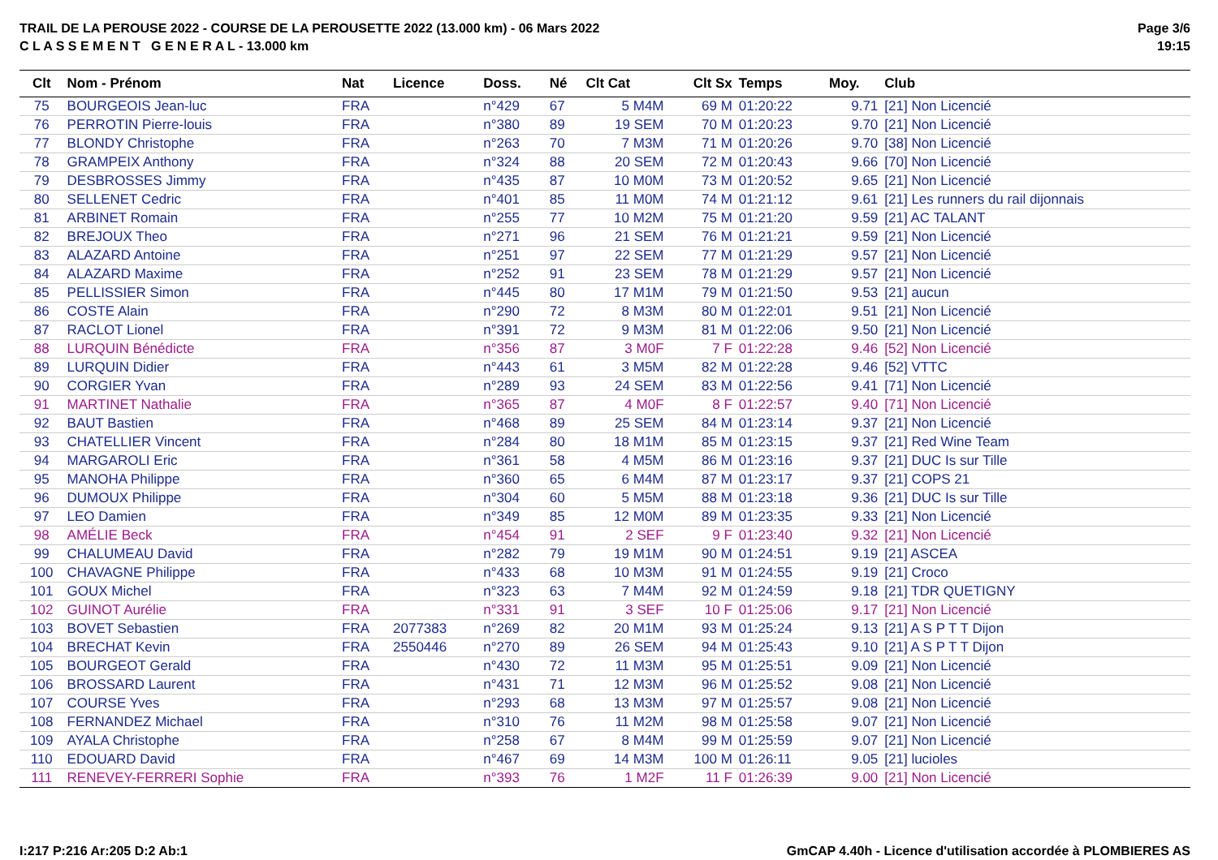TRAIL DE LA PEROUSE 2022 - COURSE DE LA PEROUSETTE 2022 (13.000 km) - 06 Mars 2022
C L A S S E M E N T G E N E R A L - 13.000 km
Page 3/6
19:15
| Clt | Nom - Prénom | Nat | Licence | Doss. | Né | Clt Cat | Clt Sx | Temps | Moy. | Club |
| --- | --- | --- | --- | --- | --- | --- | --- | --- | --- | --- |
| 75 | BOURGEOIS Jean-luc | FRA | | n°429 | 67 | 5 M4M | 69 M | 01:20:22 | 9.71 | [21] Non Licencié |
| 76 | PERROTIN Pierre-louis | FRA | | n°380 | 89 | 19 SEM | 70 M | 01:20:23 | 9.70 | [21] Non Licencié |
| 77 | BLONDY Christophe | FRA | | n°263 | 70 | 7 M3M | 71 M | 01:20:26 | 9.70 | [38] Non Licencié |
| 78 | GRAMPEIX Anthony | FRA | | n°324 | 88 | 20 SEM | 72 M | 01:20:43 | 9.66 | [70] Non Licencié |
| 79 | DESBROSSES Jimmy | FRA | | n°435 | 87 | 10 M0M | 73 M | 01:20:52 | 9.65 | [21] Non Licencié |
| 80 | SELLENET Cedric | FRA | | n°401 | 85 | 11 M0M | 74 M | 01:21:12 | 9.61 | [21] Les runners du rail dijonnais |
| 81 | ARBINET Romain | FRA | | n°255 | 77 | 10 M2M | 75 M | 01:21:20 | 9.59 | [21] AC TALANT |
| 82 | BREJOUX Theo | FRA | | n°271 | 96 | 21 SEM | 76 M | 01:21:21 | 9.59 | [21] Non Licencié |
| 83 | ALAZARD Antoine | FRA | | n°251 | 97 | 22 SEM | 77 M | 01:21:29 | 9.57 | [21] Non Licencié |
| 84 | ALAZARD Maxime | FRA | | n°252 | 91 | 23 SEM | 78 M | 01:21:29 | 9.57 | [21] Non Licencié |
| 85 | PELLISSIER Simon | FRA | | n°445 | 80 | 17 M1M | 79 M | 01:21:50 | 9.53 | [21] aucun |
| 86 | COSTE Alain | FRA | | n°290 | 72 | 8 M3M | 80 M | 01:22:01 | 9.51 | [21] Non Licencié |
| 87 | RACLOT Lionel | FRA | | n°391 | 72 | 9 M3M | 81 M | 01:22:06 | 9.50 | [21] Non Licencié |
| 88 | LURQUIN Bénédicte | FRA | | n°356 | 87 | 3 M0F | 7 F | 01:22:28 | 9.46 | [52] Non Licencié |
| 89 | LURQUIN Didier | FRA | | n°443 | 61 | 3 M5M | 82 M | 01:22:28 | 9.46 | [52] VTTC |
| 90 | CORGIER Yvan | FRA | | n°289 | 93 | 24 SEM | 83 M | 01:22:56 | 9.41 | [71] Non Licencié |
| 91 | MARTINET Nathalie | FRA | | n°365 | 87 | 4 M0F | 8 F | 01:22:57 | 9.40 | [71] Non Licencié |
| 92 | BAUT Bastien | FRA | | n°468 | 89 | 25 SEM | 84 M | 01:23:14 | 9.37 | [21] Non Licencié |
| 93 | CHATELLIER Vincent | FRA | | n°284 | 80 | 18 M1M | 85 M | 01:23:15 | 9.37 | [21] Red Wine Team |
| 94 | MARGAROLI Eric | FRA | | n°361 | 58 | 4 M5M | 86 M | 01:23:16 | 9.37 | [21] DUC Is sur Tille |
| 95 | MANOHA Philippe | FRA | | n°360 | 65 | 6 M4M | 87 M | 01:23:17 | 9.37 | [21] COPS 21 |
| 96 | DUMOUX Philippe | FRA | | n°304 | 60 | 5 M5M | 88 M | 01:23:18 | 9.36 | [21] DUC Is sur Tille |
| 97 | LEO Damien | FRA | | n°349 | 85 | 12 M0M | 89 M | 01:23:35 | 9.33 | [21] Non Licencié |
| 98 | AMÉLIE Beck | FRA | | n°454 | 91 | 2 SEF | 9 F | 01:23:40 | 9.32 | [21] Non Licencié |
| 99 | CHALUMEAU David | FRA | | n°282 | 79 | 19 M1M | 90 M | 01:24:51 | 9.19 | [21] ASCEA |
| 100 | CHAVAGNE Philippe | FRA | | n°433 | 68 | 10 M3M | 91 M | 01:24:55 | 9.19 | [21] Croco |
| 101 | GOUX Michel | FRA | | n°323 | 63 | 7 M4M | 92 M | 01:24:59 | 9.18 | [21] TDR QUETIGNY |
| 102 | GUINOT Aurélie | FRA | | n°331 | 91 | 3 SEF | 10 F | 01:25:06 | 9.17 | [21] Non Licencié |
| 103 | BOVET Sebastien | FRA | 2077383 | n°269 | 82 | 20 M1M | 93 M | 01:25:24 | 9.13 | [21] A S P T T Dijon |
| 104 | BRECHAT Kevin | FRA | 2550446 | n°270 | 89 | 26 SEM | 94 M | 01:25:43 | 9.10 | [21] A S P T T Dijon |
| 105 | BOURGEOT Gerald | FRA | | n°430 | 72 | 11 M3M | 95 M | 01:25:51 | 9.09 | [21] Non Licencié |
| 106 | BROSSARD Laurent | FRA | | n°431 | 71 | 12 M3M | 96 M | 01:25:52 | 9.08 | [21] Non Licencié |
| 107 | COURSE Yves | FRA | | n°293 | 68 | 13 M3M | 97 M | 01:25:57 | 9.08 | [21] Non Licencié |
| 108 | FERNANDEZ Michael | FRA | | n°310 | 76 | 11 M2M | 98 M | 01:25:58 | 9.07 | [21] Non Licencié |
| 109 | AYALA Christophe | FRA | | n°258 | 67 | 8 M4M | 99 M | 01:25:59 | 9.07 | [21] Non Licencié |
| 110 | EDOUARD David | FRA | | n°467 | 69 | 14 M3M | 100 M | 01:26:11 | 9.05 | [21] lucioles |
| 111 | RENEVEY-FERRERI Sophie | FRA | | n°393 | 76 | 1 M2F | 11 F | 01:26:39 | 9.00 | [21] Non Licencié |
I:217 P:216 Ar:205 D:2 Ab:1 GmCAP 4.40h - Licence d'utilisation accordée à PLOMBIERES AS